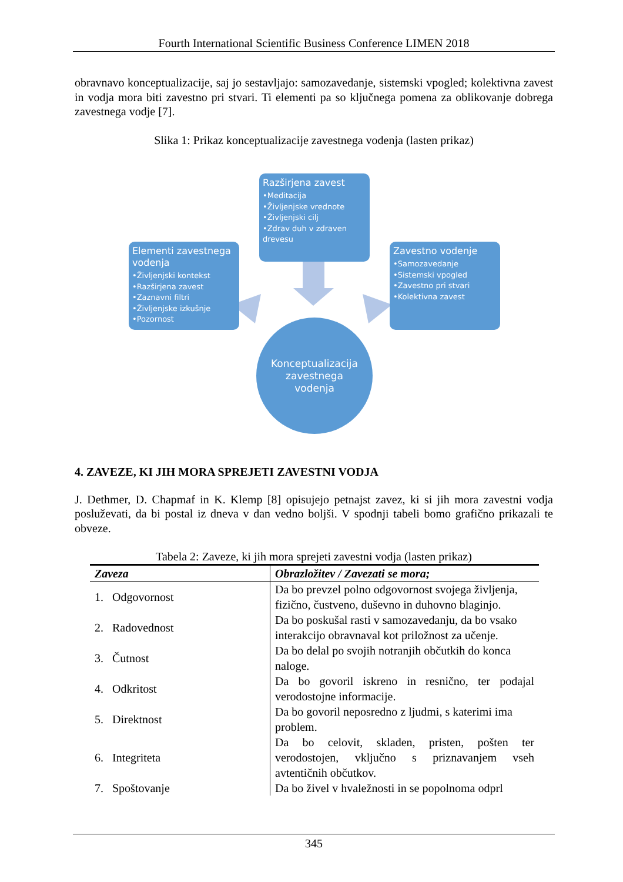Fourth International Scientific Business Conference LIMEN 2018
obravnavo konceptualizacije, saj jo sestavljajo: samozavedanje, sistemski vpogled; kolektivna zavest in vodja mora biti zavestno pri stvari. Ti elementi pa so ključnega pomena za oblikovanje dobrega zavestnega vodje [7].
Slika 1: Prikaz konceptualizacije zavestnega vodenja (lasten prikaz)
Razširjena zavest
•Meditacija
•Življenjske vrednote
•Življenjski cilj
•Zdrav duh v zdraven drevesu
Elementi zavestnega vodenja
•Življenjski kontekst
•Razširjena zavest
•Zaznavni filtri
•Življenjske izkušnje
•Pozornost
Zavestno vodenje
•Samozavedanje
•Sistemski vpogled
•Zavestno pri stvari
•Kolektivna zavest
Konceptualizacija
zavestnega
vodenja
4. ZAVEZE, KI JIH MORA SPREJETI ZAVESTNI VODJA
J. Dethmer, D. Chapmaf in K. Klemp [8] opisujejo petnajst zavez, ki si jih mora zavestni vodja posluževati, da bi postal iz dneva v dan vedno boljši. V spodnji tabeli bomo grafično prikazali te obveze.
Tabela 2: Zaveze, ki jih mora sprejeti zavestni vodja (lasten prikaz)
| Zaveza | Obrazložitev / Zavezati se mora; |
| --- | --- |
| 1. Odgovornost | Da bo prevzel polno odgovornost svojega življenja, fizično, čustveno, duševno in duhovno blaginjo. |
| 2. Radovednost | Da bo poskušal rasti v samozavedanju, da bo vsako interakcijo obravnaval kot priložnost za učenje. |
| 3. Čutnost | Da bo delal po svojih notranjih občutkih do konca naloge. |
| 4. Odkritost | Da bo govoril iskreno in resnično, ter podajal verodostojne informacije. |
| 5. Direktnost | Da bo govoril neposredno z ljudmi, s katerimi ima problem. |
| 6. Integriteta | Da bo celovit, skladen, pristen, pošten ter verodostojen, vključno s priznavanjem vseh avtentičnih občutkov. |
| 7. Spoštovanje | Da bo živel v hvaležnosti in se popolnoma odprl |
345